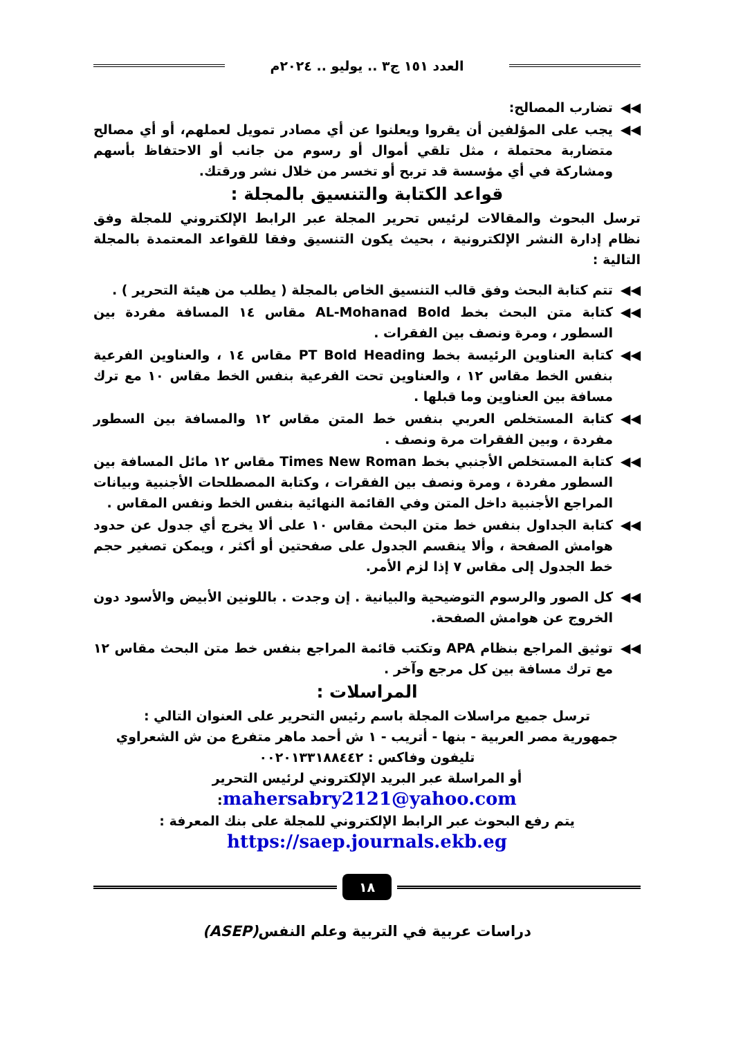العدد ١٥١ ج٣ .. يوليو .. ٢٠٢٤م
◀◀ تضارب المصالح:
◀◀ يجب على المؤلفين أن يقروا ويعلنوا عن أي مصادر تمويل لعملهم، أو أي مصالح متضاربة محتملة ، مثل تلقي أموال أو رسوم من جانب أو الاحتفاظ بأسهم ومشاركة في أي مؤسسة قد تربح أو تخسر من خلال نشر ورقتك.
قواعد الكتابة والتنسيق بالمجلة :
ترسل البحوث والمقالات لرئيس تحرير المجلة عبر الرابط الإلكتروني للمجلة وفق نظام إدارة النشر الإلكترونية ، بحيث يكون التنسيق وفقا للقواعد المعتمدة بالمجلة التالية :
◀◀ تتم كتابة البحث وفق قالب التنسيق الخاص بالمجلة ( يطلب من هيئة التحرير ) .
◀◀ كتابة متن البحث بخط AL-Mohanad Bold مقاس ١٤ المسافة مفردة بين السطور ، ومرة ونصف بين الفقرات .
◀◀ كتابة العناوين الرئيسة بخط PT Bold Heading مقاس ١٤ ، والعناوين الفرعية بنفس الخط مقاس ١٢ ، والعناوين تحت الفرعية بنفس الخط مقاس ١٠ مع ترك مسافة بين العناوين وما قبلها .
◀◀ كتابة المستخلص العربي بنفس خط المتن مقاس ١٢ والمسافة بين السطور مفردة ، وبين الفقرات مرة ونصف .
◀◀ كتابة المستخلص الأجنبي بخط Times New Roman مقاس ١٢ مائل المسافة بين السطور مفردة ، ومرة ونصف بين الفقرات ، وكتابة المصطلحات الأجنبية وبيانات المراجع الأجنبية داخل المتن وفي القائمة النهائية بنفس الخط ونفس المقاس .
◀◀ كتابة الجداول بنفس خط متن البحث مقاس ١٠ على ألا يخرج أي جدول عن حدود هوامش الصفحة ، وألا ينقسم الجدول على صفحتين أو أكثر ، ويمكن تصغير حجم خط الجدول إلى مقاس ٧ إذا لزم الأمر.
◀◀ كل الصور والرسوم التوضيحية والبيانية . إن وجدت . باللونين الأبيض والأسود دون الخروج عن هوامش الصفحة.
◀◀ توثيق المراجع بنظام APA وتكتب قائمة المراجع بنفس خط متن البحث مقاس ١٢ مع ترك مسافة بين كل مرجع وآخر .
المراسلات :
ترسل جميع مراسلات المجلة باسم رئيس التحرير على العنوان التالي :
جمهورية مصر العربية - بنها - أتريب - ١ ش أحمد ماهر متفرع من ش الشعراوي
تليفون وفاكس : ٠٠٢٠١٣٣١٨٨٤٤٢
أو المراسلة عبر البريد الإلكتروني لرئيس التحرير
mahersabry2121@yahoo.com:
يتم رفع البحوث عبر الرابط الإلكتروني للمجلة على بنك المعرفة :
https://saep.journals.ekb.eg
١٨
دراسات عربية في التربية وعلم النفس(ASEP)